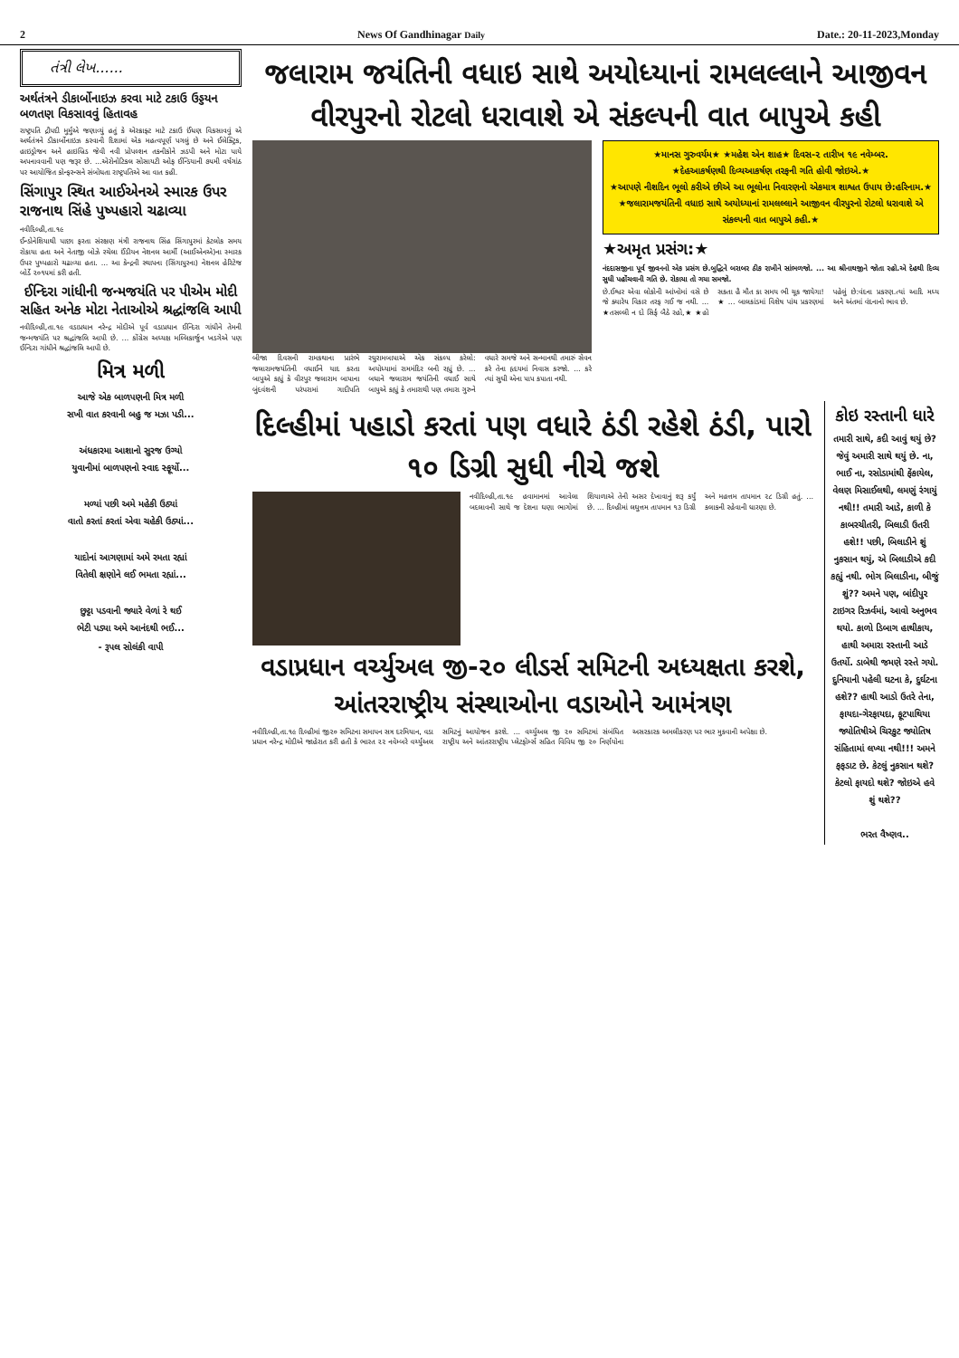2 News Of Gandhinagar Daily Date.: 20-11-2023,Monday
તંત્રી લેખ......
અર્થતંત્રને ડીકાર્બોનાઇઝ કરવા માટે ટકાઉ ઉડ્ડયન બળતણ વિકસાવવું હિતાવહ
રાષ્ટ્રપતિ દ્રૌપદી મુર્મુએ જણાવ્યું હતું કે એરક્રાફ્ટ માટે ટકાઉ ઈંધણ વિકસાવવું એ અર્થતંત્રને ડીકાર્બોનાઇઝ કરવાની દિશામાં એક મહત્વપૂર્ણ પગલું છે અને ઈલેક્ટ્રિક, હાઇડ્રોજન અને હાઇબ્રિડ જેવી નવી પ્રોપલ્શન તકનીકોને ઝડપી અને મોટા પાયે અપનાવવાની પણ જરૂર છે. ...એરોનોટિકલ સોસાયટી ઓફ ઈન્ડિયાની ૭૫મી વર્ષગાંઠ પર આયોજિત કોન્ફરન્સને સંબોધતા રાષ્ટ્રપતિએ આ વાત કહી.
સિંગાપુર સ્થિત આઈએનએ સ્મારક ઉપર રાજનાથ સિંહે પુષ્પહારો ચઢાવ્યા
નવીદિલ્હી,તા.૧૯
ઈન્ડોનેશિયાથી પાછા ફરતા સંરક્ષણ મંત્રી રાજનાથ સિંહ સિંગાપુરમાં કેટલોક સમય રોકાયા હતા અને નેતાજી બોઝે રચેલા ઈંડીયન નેશનલ આર્મી (આઈએનએ)ના સ્મારક ઉપર પુષ્પહારો ચઢાવ્યા હતા. ... આ કેન્દ્રની સ્થાપના (સિંગાપુરના) નેશનલ હેરિટેજ બોર્ડે ૨૦૧૫માં કરી હતી.
ઈન્દિરા ગાંધીની જન્મજયંતિ પર પીએમ મોદી સહિત અનેક મોટા નેતાઓએ શ્રદ્ધાંજલિ આપી
નવીદિલ્હી,તા.૧૯ વડાપ્રધાન નરેન્દ્ર મોદીએ પૂર્વ વડાપ્રધાન ઈન્દિરા ગાંધીને તેમની જન્મજયંતિ પર શ્રદ્ધાંજલિ આપી છે. ... કોંગ્રેસ અધ્યક્ષ મલ્લિકાર્જુન ખડગેએ પણ ઈન્દિરા ગાંધીને શ્રદ્ધાંજલિ આપી છે.
મિત્ર મળી
આજે એક બાળપણની મિત્ર મળી
સખી વાત કરવાની બહુ જ મઝા પડી...
અંધકારમા આશાનો સુરજ ઉગ્યો
યુવાનીમાં બાળપણનો સ્વાદ સ્ફૂર્યો...
મળ્યાં પછી અમે મહેકી ઉઠ્યાં
વાતો કરતાં કરતાં એવા ચહેકી ઉઠ્યાં...
યાદોનાં આગણામાં અમે રમતા રહ્યાં
વિતેલી ક્ષણોને લઈ ભમતા રહ્યાં...
છુટ્ટા પડવાની જ્યારે વેળાં રે થઈ
ભેટી પડ્યા અમે આનંદથી ભઈ...
- રૂપલ સોલંકી વાપી
જલારામ જયંતિની વધાઇ સાથે અયોધ્યાનાં રામલલ્લાને આજીવન વીરપુરનો રોટલો ધરાવાશે એ સંકલ્પની વાત બાપુએ કહી
બીજા દિવસની રામકથાના પ્રારંભે જલારામજયંતિની વધાઈને યાદ કરતા બાપુએ કહ્યું કે વીરપુર જલારામ બાપાના બુંદવંશની પરંપરામાં ગાદીપતિ રઘુરામબાપાએ એક સંકલ્પ કરેલો: અયોધ્યામાં રામમંદિર બની રહ્યું છે. ... બધાને જલારામ જયંતિની વધાઈ સાથે બાપુએ કહ્યું કે તમારાથી પણ તમારા ગુરુને વધારે સમજે અને સન્માનથી તમારું સેવન કરે તેના હૃદયમાં નિવાસ કરજો. ... કરે ત્યાં સુધી એના પાપ કપાતા નથી.
★માનસ ગુરુવર્યમ★ ★મહેશ એન શાહ★ દિવસ-૨ તારીખ ૧૯ નવેમ્બર.
★દેહઆકર્ષણથી દિવ્યઆકર્ષણ તરફની ગતિ હોવી જોઇએ.★
★આપણે નીશદિન ભૂલો કરીએ છીએ આ ભૂલોના નિવારણનો એકમાત્ર શાશ્વત ઉપાય છે:હરિનામ.★
★જલારામજયંતિની વધાઇ સાથે અયોધ્યાનાં રામલલ્લાને આજીવન વીરપુરનો રોટલો ધરાવાશે એ સંકલ્પની વાત બાપુએ કહી.★
★અમૃત પ્રસંગ:★
નંદદાસજીના પૂર્વ જીવનનો એક પ્રસંગ છે.બુદ્ધિને બરાબર ઠીક રાખીને સાંભળજો. ... આ શ્રીનાથજીને જોતા રહો.એ દેહથી દિવ્ય સુધી પહોંચવાની ગતિ છે. રોકાયા તો ગયા સમજો.
છે.ઈશ્વર એવા લોકોની આંખોમાં વસે છે જે ક્યારેય વિકાર તરફ ગઈ જ નથી. ... ★તસલ્લી ન દો સિર્ફ બૈઠે રહો,★ ★હો સકતા હૈ મૌત કા સમય ભી ચૂક જાયેગા!★ ... બાલકાંડમાં વિશેષ પાંચ પ્રકરણમાં પહેલું છે:વંદના પ્રકરણ.ત્યાં આદિ મધ્ય અને અંતમાં વંદનાનો ભાવ છે.
દિલ્હીમાં પહાડો કરતાં પણ વધારે ઠંડી રહેશે ઠંડી, પારો ૧૦ ડિગ્રી સુધી નીચે જશે
નવીદિલ્હી,તા.૧૯ હવામાનમાં આવેલા બદલાવની સાથે જ દેશના ઘણા ભાગોમાં શિયાળાએ તેની અસર દેખાવાનું શરૂ કર્યું છે. ... દિલ્હીમાં લઘુત્તમ તાપમાન ૧૩ ડિગ્રી અને મહત્તમ તાપમાન ૨૮ ડિગ્રી હતું. ... કલાકની રહેવાની ધારણા છે.
વડાપ્રધાન વર્ચ્યુઅલ જી-૨૦ લીડર્સ સમિટની અધ્યક્ષતા કરશે, આંતરરાષ્ટ્રીય સંસ્થાઓના વડાઓને આમંત્રણ
નવીદિલ્હી,તા.૧૯ દિલ્હીમાં જી૨૦ સમિટના સમાપન સત્ર દરમિયાન, વડા પ્રધાન નરેન્દ્ર મોદીએ જાહેરાત કરી હતી કે ભારત ૨૨ નવેમ્બરે વર્ચ્યુઅલ સમિટનું આયોજન કરશે. ... વર્ચ્યુઅલ જી ૨૦ સમિટમાં સંબંધિત રાષ્ટ્રીય અને આંતરરાષ્ટ્રીય પ્લેટફોર્મ્સ સહિત વિવિધ જી ૨૦ નિર્ણયોના અસરકારક અમલીકરણ પર ભાર મુકવાની અપેક્ષા છે.
કોઇ રસ્તાની ધારે
તમારી સાથે, કદી આવું થયું છે? જેવું અમારી સાથે થયું છે. ના, ભાઈ ના, રસોડામાંથી ફેંકાયેલ, વેલણ મિસાઈલથી, લમણું રંગાયું નથી!! તમારી આડે, કાળી કે કાબરચીતરી, બિલાડી ઉતરી હશે!! પછી, બિલાડીને શું નુકસાન થયું, એ બિલાડીએ કદી કહ્યું નથી. ભોગ બિલાડીના, બીજું શું?? અમને પણ, બાંદીપુર ટાઇગર રિઝર્વમાં, આવો અનુભવ થયો. કાળો ડિબાગ હાથીકાય, હાથી અમારા રસ્તાની આડે ઉતર્યો. ડાબેથી જમણે રસ્તે ગયો. દુનિયાની પહેલી ઘટના કે, દુર્ઘટના હશે?? હાથી આડો ઉતરે તેના, ફાયદા-ગેરફાયદા, ફૂટપાથિયા જ્યોતિષીએ ચિરકુટ જ્યોતિષ સંહિતામાં લખ્યા નથી!!! અમને ફફડાટ છે. કેટલું નુકસાન થશે? કેટલો ફાયદો થશે? જોઇએ હવે શું થશે??
ભરત વૈષ્ણવ..